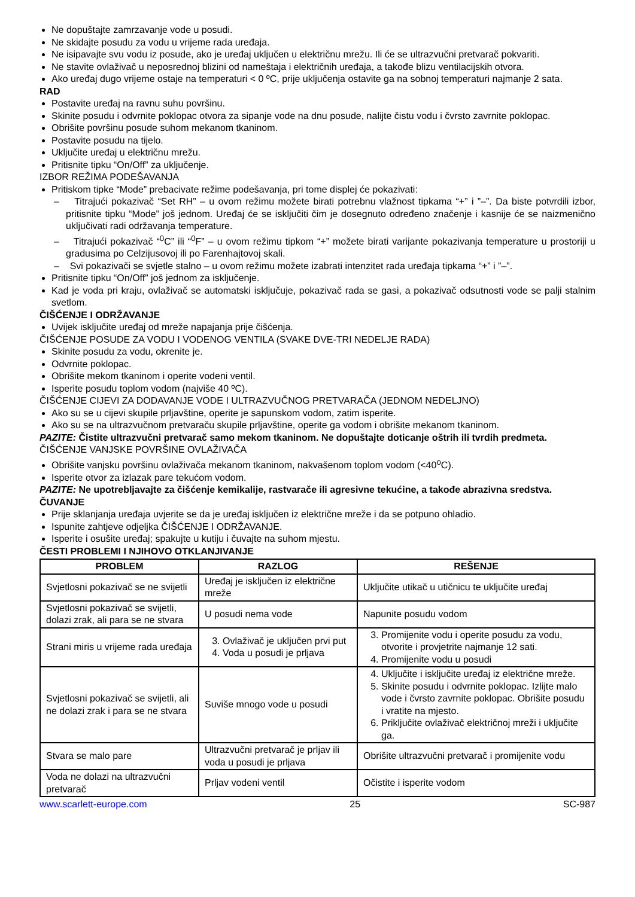Ne dopuštajte zamrzavanje vode u posudi.
Ne skidajte posudu za vodu u vrijeme rada uređaja.
Ne isipavajte svu vodu iz posude, ako je uređaj uključen u električnu mrežu. Ili će se ultrazvučni pretvarač pokvariti.
Ne stavite ovlaživač u neposrednoj blizini od nameštaja i električnih uređaja, a takođe blizu ventilacijskih otvora.
Ako uređaj dugo vrijeme ostaje na temperaturi < 0 ºC, prije uključenja ostavite ga na sobnoj temperaturi najmanje 2 sata.
RAD
Postavite uređaj na ravnu suhu površinu.
Skinite posudu i odvrnite poklopac otvora za sipanje vode na dnu posude, nalijte čistu vodu i čvrsto zavrnite poklopac.
Obrišite površinu posude suhom mekanom tkaninom.
Postavite posudu na tijelo.
Uključite uređaj u električnu mrežu.
Pritisnite tipku “On/Off” za uključenje.
IZBOR REŽIMA PODEŠAVANJA
Pritiskom tipke “Mode” prebacivate režime podešavanja, pri tome displej će pokazivati:
– Titrajući pokazivač “Set RH” – u ovom režimu možete birati potrebnu vlažnost tipkama “+” i ”–”. Da biste potvrdili izbor, pritisnite tipku “Mode” još jednom. Uređaj će se isključiti čim je dosegnuto određeno značenje i kasnije će se naizmenično uključivati radi održavanja temperature.
– Titrajući pokazivač “<sup>0</sup>C” ili “<sup>0</sup>F” – u ovom režimu tipkom “+” možete birati varijante pokazivanja temperature u prostoriji u gradusima po Celzijusovoj ili po Farenhajtovoj skali.
– Svi pokazivači se svjetle stalno – u ovom režimu možete izabrati intenzitet rada uređaja tipkama “+” i ”–”.
Pritisnite tipku “On/Off” još jednom za isključenje.
Kad je voda pri kraju, ovlaživač se automatski isključuje, pokazivač rada se gasi, a pokazivač odsutnosti vode se palji stalnim svetlom.
ČIŠĆENJE I ODRŽAVANJE
Uvijek isključite uređaj od mreže napajanja prije čišćenja.
ČIŠĆENJE POSUDE ZA VODU I VODENOG VENTILA (SVAKE DVE-TRI NEDELJE RADA)
Skinite posudu za vodu, okrenite je.
Odvrnite poklopac.
Obrišite mekom tkaninom i operite vodeni ventil.
Isperite posudu toplom vodom (najviše 40 ºC).
ČIŠĆENJE CIJEVI ZA DODAVANJE VODE I ULTRAZVUČNOG PRETVARAČA (JEDNOM NEDELJNO)
Ako su se u cijevi skupile prljavštine, operite je sapunskom vodom, zatim isperite.
Ako su se na ultrazvučnom pretvaraču skupile prljavštine, operite ga vodom i obrišite mekanom tkaninom.
PAZITE: Čistite ultrazvučni pretvarač samo mekom tkaninom. Ne dopuštajte doticanje oštrih ili tvrdih predmeta.
ČIŠĆENJE VANJSKE POVRŠINE OVLAŽIVAČA
Obrišite vanjsku površinu ovlaživača mekanom tkaninom, nakvašenom toplom vodom (<40<sup>o</sup>C).
Isperite otvor za izlazak pare tekućom vodom.
PAZITE: Ne upotrebljavajte za čišćenje kemikalije, rastvarače ili agresivne tekućine, a takođe abrazivna sredstva.
ČUVANJE
Prije sklanjanja uređaja uvjerite se da je uređaj isključen iz električne mreže i da se potpuno ohladio.
Ispunite zahtjeve odjeljka ČIŠĆENJE I ODRŽAVANJE.
Isperite i osušite uređaj; spakujte u kutiju i čuvajte na suhom mjestu.
ČESTI PROBLEMI I NJIHOVO OTKLANJIVANJE
| PROBLEM | RAZLOG | REŠENJE |
| --- | --- | --- |
| Svjetlosni pokazivač se ne svijetli | Uređaj je isključen iz električne mreže | Uključite utikač u utičnicu te uključite uređaj |
| Svjetlosni pokazivač se svijetli, dolazi zrak, ali para se ne stvara | U posudi nema vode | Napunite posudu vodom |
| Strani miris u vrijeme rada uređaja | 3. Ovlaživač je uključen prvi put 4. Voda u posudi je prljava | 3. Promijenite vodu i operite posudu za vodu, otvorite i provjetrite najmanje 12 sati. 4. Promijenite vodu u posudi |
| Svjetlosni pokazivač se svijetli, ali ne dolazi zrak i para se ne stvara | Suviše mnogo vode u posudi | 4. Uključite i isključite uređaj iz električne mreže. 5. Skinite posudu i odvrnite poklopac. Izlijte malo vode i čvrsto zavrnite poklopac. Obrišite posudu i vratite na mjesto. 6. Priključite ovlaživač električnoj mreži i uključite ga. |
| Stvara se malo pare | Ultrazvučni pretvarač je prljav ili voda u posudi je prljava | Obrišite ultrazvučni pretvarač i promijenite vodu |
| Voda ne dolazi na ultrazvučni pretvarač | Prljav vodeni ventil | Očistite i isperite vodom |
www.scarlett-europe.com 25 SC-987